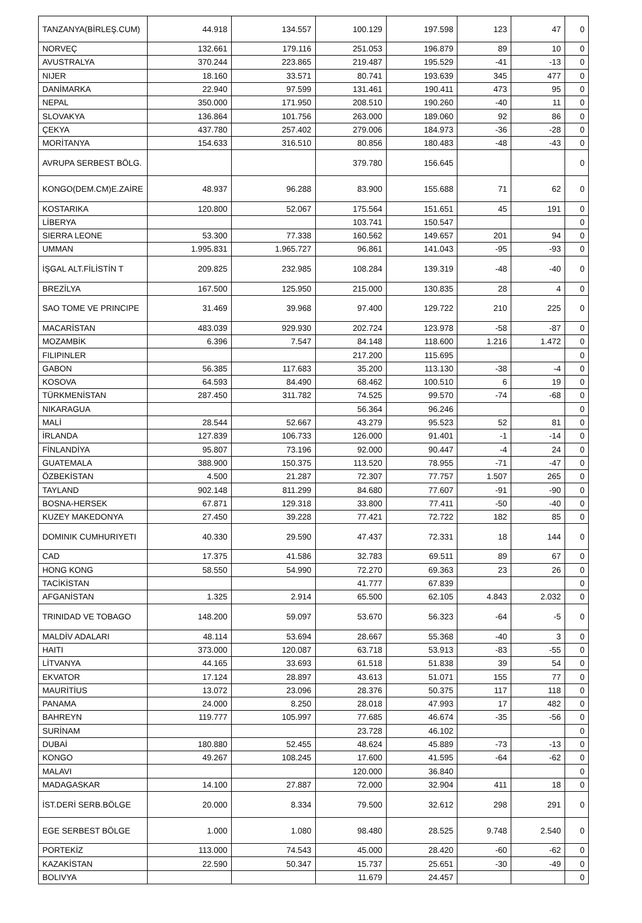| TANZANYA(BİRLEŞ.CUM) | 44.918 | 134.557 | 100.129 | 197.598 | 123 | 47 | 0 |
| NORVEÇ | 132.661 | 179.116 | 251.053 | 196.879 | 89 | 10 | 0 |
| AVUSTRALYA | 370.244 | 223.865 | 219.487 | 195.529 | -41 | -13 | 0 |
| NIJER | 18.160 | 33.571 | 80.741 | 193.639 | 345 | 477 | 0 |
| DANİMARKA | 22.940 | 97.599 | 131.461 | 190.411 | 473 | 95 | 0 |
| NEPAL | 350.000 | 171.950 | 208.510 | 190.260 | -40 | 11 | 0 |
| SLOVAKYA | 136.864 | 101.756 | 263.000 | 189.060 | 92 | 86 | 0 |
| ÇEKYA | 437.780 | 257.402 | 279.006 | 184.973 | -36 | -28 | 0 |
| MORİTANYA | 154.633 | 316.510 | 80.856 | 180.483 | -48 | -43 | 0 |
| AVRUPA SERBEST BÖLG. | | | 379.780 | 156.645 | | | 0 |
| KONGO(DEM.CM)E.ZAİRE | 48.937 | 96.288 | 83.900 | 155.688 | 71 | 62 | 0 |
| KOSTARIKA | 120.800 | 52.067 | 175.564 | 151.651 | 45 | 191 | 0 |
| LİBERYA | | | 103.741 | 150.547 | | | 0 |
| SIERRA LEONE | 53.300 | 77.338 | 160.562 | 149.657 | 201 | 94 | 0 |
| UMMAN | 1.995.831 | 1.965.727 | 96.861 | 141.043 | -95 | -93 | 0 |
| İŞGAL ALT.FİLİSTİN T | 209.825 | 232.985 | 108.284 | 139.319 | -48 | -40 | 0 |
| BREZİLYA | 167.500 | 125.950 | 215.000 | 130.835 | 28 | 4 | 0 |
| SAO TOME VE PRINCIPE | 31.469 | 39.968 | 97.400 | 129.722 | 210 | 225 | 0 |
| MACARİSTAN | 483.039 | 929.930 | 202.724 | 123.978 | -58 | -87 | 0 |
| MOZAMBİK | 6.396 | 7.547 | 84.148 | 118.600 | 1.216 | 1.472 | 0 |
| FILIPINLER | | | 217.200 | 115.695 | | | 0 |
| GABON | 56.385 | 117.683 | 35.200 | 113.130 | -38 | -4 | 0 |
| KOSOVA | 64.593 | 84.490 | 68.462 | 100.510 | 6 | 19 | 0 |
| TÜRKMENİSTAN | 287.450 | 311.782 | 74.525 | 99.570 | -74 | -68 | 0 |
| NIKARAGUA | | | 56.364 | 96.246 | | | 0 |
| MALİ | 28.544 | 52.667 | 43.279 | 95.523 | 52 | 81 | 0 |
| İRLANDA | 127.839 | 106.733 | 126.000 | 91.401 | -1 | -14 | 0 |
| FİNLANDİYA | 95.807 | 73.196 | 92.000 | 90.447 | -4 | 24 | 0 |
| GUATEMALA | 388.900 | 150.375 | 113.520 | 78.955 | -71 | -47 | 0 |
| ÖZBEKİSTAN | 4.500 | 21.287 | 72.307 | 77.757 | 1.507 | 265 | 0 |
| TAYLAND | 902.148 | 811.299 | 84.680 | 77.607 | -91 | -90 | 0 |
| BOSNA-HERSEK | 67.871 | 129.318 | 33.800 | 77.411 | -50 | -40 | 0 |
| KUZEY MAKEDONYA | 27.450 | 39.228 | 77.421 | 72.722 | 182 | 85 | 0 |
| DOMINIK CUMHURIYETI | 40.330 | 29.590 | 47.437 | 72.331 | 18 | 144 | 0 |
| CAD | 17.375 | 41.586 | 32.783 | 69.511 | 89 | 67 | 0 |
| HONG KONG | 58.550 | 54.990 | 72.270 | 69.363 | 23 | 26 | 0 |
| TACİKİSTAN | | | 41.777 | 67.839 | | | 0 |
| AFGANİSTAN | 1.325 | 2.914 | 65.500 | 62.105 | 4.843 | 2.032 | 0 |
| TRINIDAD VE TOBAGO | 148.200 | 59.097 | 53.670 | 56.323 | -64 | -5 | 0 |
| MALDİV ADALARI | 48.114 | 53.694 | 28.667 | 55.368 | -40 | 3 | 0 |
| HAITI | 373.000 | 120.087 | 63.718 | 53.913 | -83 | -55 | 0 |
| LİTVANYA | 44.165 | 33.693 | 61.518 | 51.838 | 39 | 54 | 0 |
| EKVATOR | 17.124 | 28.897 | 43.613 | 51.071 | 155 | 77 | 0 |
| MAURİTİUS | 13.072 | 23.096 | 28.376 | 50.375 | 117 | 118 | 0 |
| PANAMA | 24.000 | 8.250 | 28.018 | 47.993 | 17 | 482 | 0 |
| BAHREYN | 119.777 | 105.997 | 77.685 | 46.674 | -35 | -56 | 0 |
| SURİNAM | | | 23.728 | 46.102 | | | 0 |
| DUBAİ | 180.880 | 52.455 | 48.624 | 45.889 | -73 | -13 | 0 |
| KONGO | 49.267 | 108.245 | 17.600 | 41.595 | -64 | -62 | 0 |
| MALAVI | | | 120.000 | 36.840 | | | 0 |
| MADAGASKAR | 14.100 | 27.887 | 72.000 | 32.904 | 411 | 18 | 0 |
| İST.DERİ SERB.BÖLGE | 20.000 | 8.334 | 79.500 | 32.612 | 298 | 291 | 0 |
| EGE SERBEST BÖLGE | 1.000 | 1.080 | 98.480 | 28.525 | 9.748 | 2.540 | 0 |
| PORTEKİZ | 113.000 | 74.543 | 45.000 | 28.420 | -60 | -62 | 0 |
| KAZAKİSTAN | 22.590 | 50.347 | 15.737 | 25.651 | -30 | -49 | 0 |
| BOLIVYA | | | 11.679 | 24.457 | | | 0 |